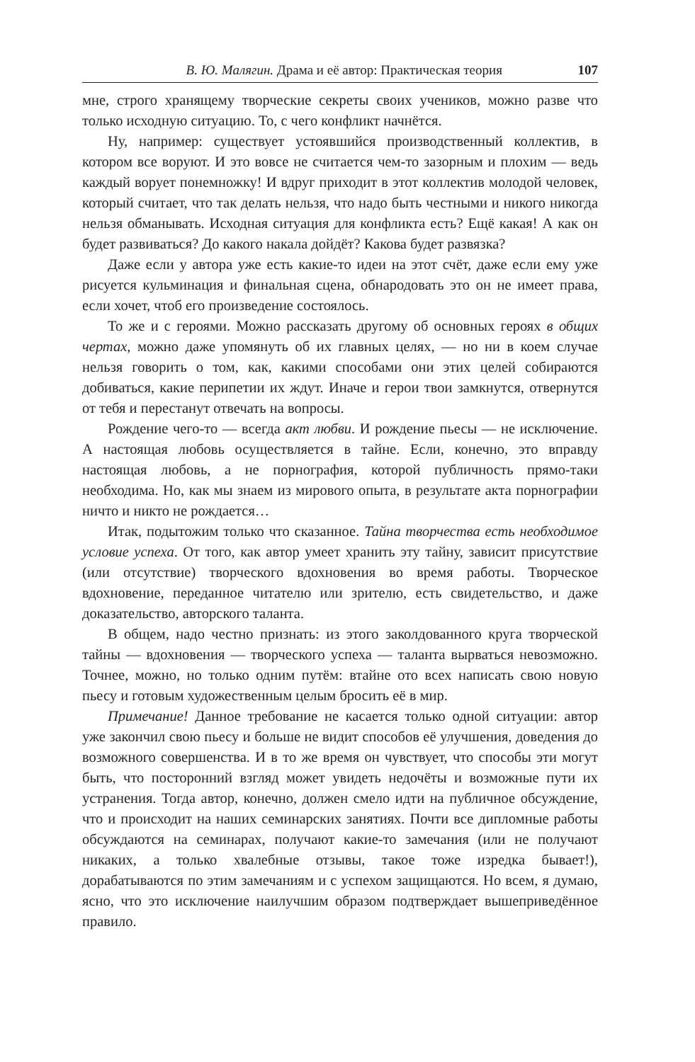В. Ю. Малягин. Драма и её автор: Практическая теория 107
мне, строго хранящему творческие секреты своих учеников, можно разве что только исходную ситуацию. То, с чего конфликт начнётся.
Ну, например: существует устоявшийся производственный коллектив, в котором все воруют. И это вовсе не считается чем-то зазорным и плохим — ведь каждый ворует понемножку! И вдруг приходит в этот коллектив молодой человек, который считает, что так делать нельзя, что надо быть честными и никого никогда нельзя обманывать. Исходная ситуация для конфликта есть? Ещё какая! А как он будет развиваться? До какого накала дойдёт? Какова будет развязка?
Даже если у автора уже есть какие-то идеи на этот счёт, даже если ему уже рисуется кульминация и финальная сцена, обнародовать это он не имеет права, если хочет, чтоб его произведение состоялось.
То же и с героями. Можно рассказать другому об основных героях в общих чертах, можно даже упомянуть об их главных целях, — но ни в коем случае нельзя говорить о том, как, какими способами они этих целей собираются добиваться, какие перипетии их ждут. Иначе и герои твои замкнутся, отвернутся от тебя и перестанут отвечать на вопросы.
Рождение чего-то — всегда акт любви. И рождение пьесы — не исключение. А настоящая любовь осуществляется в тайне. Если, конечно, это вправду настоящая любовь, а не порнография, которой публичность прямо-таки необходима. Но, как мы знаем из мирового опыта, в результате акта порнографии ничто и никто не рождается…
Итак, подытожим только что сказанное. Тайна творчества есть необходимое условие успеха. От того, как автор умеет хранить эту тайну, зависит присутствие (или отсутствие) творческого вдохновения во время работы. Творческое вдохновение, переданное читателю или зрителю, есть свидетельство, и даже доказательство, авторского таланта.
В общем, надо честно признать: из этого заколдованного круга творческой тайны — вдохновения — творческого успеха — таланта вырваться невозможно. Точнее, можно, но только одним путём: втайне ото всех написать свою новую пьесу и готовым художественным целым бросить её в мир.
Примечание! Данное требование не касается только одной ситуации: автор уже закончил свою пьесу и больше не видит способов её улучшения, доведения до возможного совершенства. И в то же время он чувствует, что способы эти могут быть, что посторонний взгляд может увидеть недочёты и возможные пути их устранения. Тогда автор, конечно, должен смело идти на публичное обсуждение, что и происходит на наших семинарских занятиях. Почти все дипломные работы обсуждаются на семинарах, получают какие-то замечания (или не получают никаких, а только хвалебные отзывы, такое тоже изредка бывает!), дорабатываются по этим замечаниям и с успехом защищаются. Но всем, я думаю, ясно, что это исключение наилучшим образом подтверждает вышеприведённое правило.